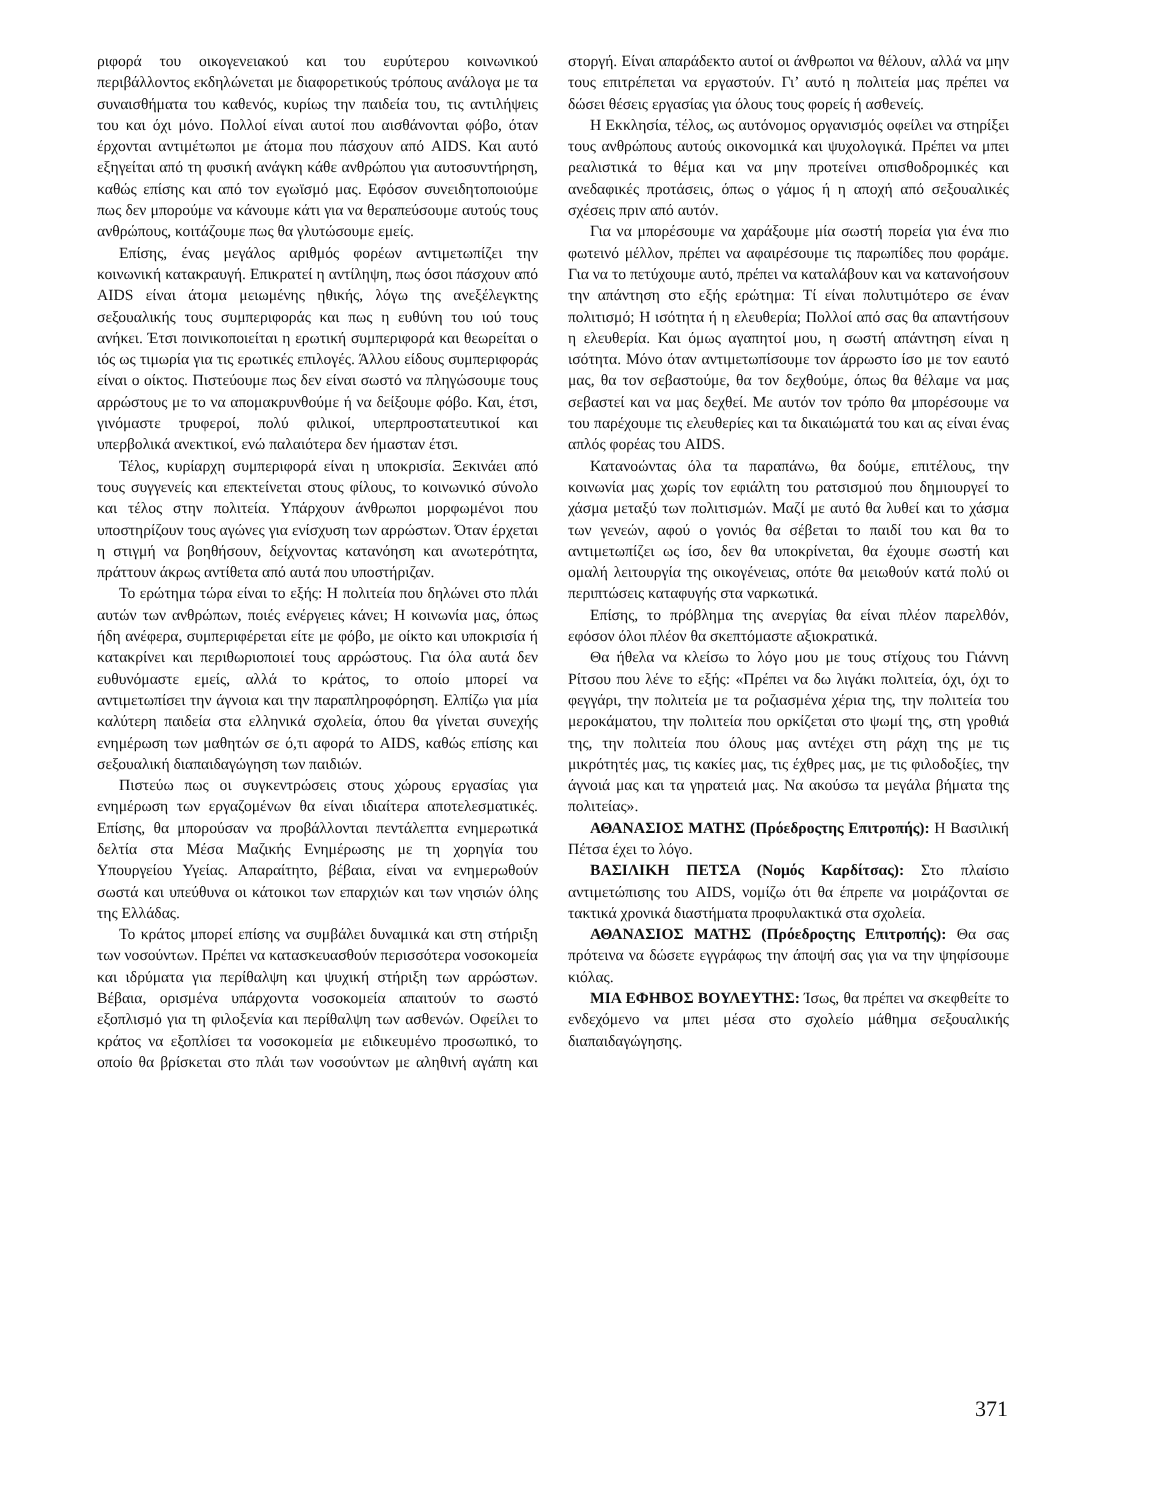ριφορά του οικογενειακού και του ευρύτερου κοινωνικού περιβάλλοντος εκδηλώνεται με διαφορετικούς τρόπους ανάλογα με τα συναισθήματα του καθενός, κυρίως την παιδεία του, τις αντιλήψεις του και όχι μόνο. Πολλοί είναι αυτοί που αισθάνονται φόβο, όταν έρχονται αντιμέτωποι με άτομα που πάσχουν από AIDS. Και αυτό εξηγείται από τη φυσική ανάγκη κάθε ανθρώπου για αυτοσυντήρηση, καθώς επίσης και από τον εγωϊσμό μας. Εφόσον συνειδητοποιούμε πως δεν μπορούμε να κάνουμε κάτι για να θεραπεύσουμε αυτούς τους ανθρώπους, κοιτάζουμε πως θα γλυτώσουμε εμείς.
Επίσης, ένας μεγάλος αριθμός φορέων αντιμετωπίζει την κοινωνική κατακραυγή. Επικρατεί η αντίληψη, πως όσοι πάσχουν από AIDS είναι άτομα μειωμένης ηθικής, λόγω της ανεξέλεγκτης σεξουαλικής τους συμπεριφοράς και πως η ευθύνη του ιού τους ανήκει. Έτσι ποινικοποιείται η ερωτική συμπεριφορά και θεωρείται ο ιός ως τιμωρία για τις ερωτικές επιλογές. Άλλου είδους συμπεριφοράς είναι ο οίκτος. Πιστεύουμε πως δεν είναι σωστό να πληγώσουμε τους αρρώστους με το να απομακρυνθούμε ή να δείξουμε φόβο. Και, έτσι, γινόμαστε τρυφεροί, πολύ φιλικοί, υπερπροστατευτικοί και υπερβολικά ανεκτικοί, ενώ παλαιότερα δεν ήμασταν έτσι.
Τέλος, κυρίαρχη συμπεριφορά είναι η υποκρισία. Ξεκινάει από τους συγγενείς και επεκτείνεται στους φίλους, το κοινωνικό σύνολο και τέλος στην πολιτεία. Υπάρχουν άνθρωποι μορφωμένοι που υποστηρίζουν τους αγώνες για ενίσχυση των αρρώστων. Όταν έρχεται η στιγμή να βοηθήσουν, δείχνοντας κατανόηση και ανωτερότητα, πράττουν άκρως αντίθετα από αυτά που υποστήριζαν.
Το ερώτημα τώρα είναι το εξής: Η πολιτεία που δηλώνει στο πλάι αυτών των ανθρώπων, ποιές ενέργειες κάνει; Η κοινωνία μας, όπως ήδη ανέφερα, συμπεριφέρεται είτε με φόβο, με οίκτο και υποκρισία ή κατακρίνει και περιθωριοποιεί τους αρρώστους. Για όλα αυτά δεν ευθυνόμαστε εμείς, αλλά το κράτος, το οποίο μπορεί να αντιμετωπίσει την άγνοια και την παραπληροφόρηση. Ελπίζω για μία καλύτερη παιδεία στα ελληνικά σχολεία, όπου θα γίνεται συνεχής ενημέρωση των μαθητών σε ό,τι αφορά το AIDS, καθώς επίσης και σεξουαλική διαπαιδαγώγηση των παιδιών.
Πιστεύω πως οι συγκεντρώσεις στους χώρους εργασίας για ενημέρωση των εργαζομένων θα είναι ιδιαίτερα αποτελεσματικές. Επίσης, θα μπορούσαν να προβάλλονται πεντάλεπτα ενημερωτικά δελτία στα Μέσα Μαζικής Ενημέρωσης με τη χορηγία του Υπουργείου Υγείας. Απαραίτητο, βέβαια, είναι να ενημερωθούν σωστά και υπεύθυνα οι κάτοικοι των επαρχιών και των νησιών όλης της Ελλάδας.
Το κράτος μπορεί επίσης να συμβάλει δυναμικά και στη στήριξη των νοσούντων. Πρέπει να κατασκευασθούν περισσότερα νοσοκομεία και ιδρύματα για περίθαλψη και ψυχική στήριξη των αρρώστων. Βέβαια, ορισμένα υπάρχοντα νοσοκομεία απαιτούν το σωστό εξοπλισμό για τη φιλοξενία και περίθαλψη των ασθενών. Οφείλει το κράτος να εξοπλίσει τα νοσοκομεία με ειδικευμένο προσωπικό, το οποίο θα βρίσκεται στο πλάι των νοσούντων με αληθινή αγάπη και στοργή. Είναι απαράδεκτο αυτοί οι άνθρωποι να θέλουν, αλλά να μην τους επιτρέπεται να εργαστούν. Γι’ αυτό η πολιτεία μας πρέπει να δώσει θέσεις εργασίας για όλους τους φορείς ή ασθενείς.
Η Εκκλησία, τέλος, ως αυτόνομος οργανισμός οφείλει να στηρίξει τους ανθρώπους αυτούς οικονομικά και ψυχολογικά. Πρέπει να μπει ρεαλιστικά το θέμα και να μην προτείνει οπισθοδρομικές και ανεδαφικές προτάσεις, όπως ο γάμος ή η αποχή από σεξουαλικές σχέσεις πριν από αυτόν.
Για να μπορέσουμε να χαράξουμε μία σωστή πορεία για ένα πιο φωτεινό μέλλον, πρέπει να αφαιρέσουμε τις παρωπίδες που φοράμε. Για να το πετύχουμε αυτό, πρέπει να καταλάβουν και να κατανοήσουν την απάντηση στο εξής ερώτημα: Τί είναι πολυτιμότερο σε έναν πολιτισμό; Η ισότητα ή η ελευθερία; Πολλοί από σας θα απαντήσουν η ελευθερία. Και όμως αγαπητοί μου, η σωστή απάντηση είναι η ισότητα. Μόνο όταν αντιμετωπίσουμε τον άρρωστο ίσο με τον εαυτό μας, θα τον σεβαστούμε, θα τον δεχθούμε, όπως θα θέλαμε να μας σεβαστεί και να μας δεχθεί. Με αυτόν τον τρόπο θα μπορέσουμε να του παρέχουμε τις ελευθερίες και τα δικαιώματά του και ας είναι ένας απλός φορέας του AIDS.
Κατανοώντας όλα τα παραπάνω, θα δούμε, επιτέλους, την κοινωνία μας χωρίς τον εφιάλτη του ρατσισμού που δημιουργεί το χάσμα μεταξύ των πολιτισμών. Μαζί με αυτό θα λυθεί και το χάσμα των γενεών, αφού ο γονιός θα σέβεται το παιδί του και θα το αντιμετωπίζει ως ίσο, δεν θα υποκρίνεται, θα έχουμε σωστή και ομαλή λειτουργία της οικογένειας, οπότε θα μειωθούν κατά πολύ οι περιπτώσεις καταφυγής στα ναρκωτικά.
Επίσης, το πρόβλημα της ανεργίας θα είναι πλέον παρελθόν, εφόσον όλοι πλέον θα σκεπτόμαστε αξιοκρατικά.
Θα ήθελα να κλείσω το λόγο μου με τους στίχους του Γιάννη Ρίτσου που λένε το εξής: «Πρέπει να δω λιγάκι πολιτεία, όχι, όχι το φεγγάρι, την πολιτεία με τα ροζιασμένα χέρια της, την πολιτεία του μεροκάματου, την πολιτεία που ορκίζεται στο ψωμί της, στη γροθιά της, την πολιτεία που όλους μας αντέχει στη ράχη της με τις μικρότητές μας, τις κακίες μας, τις έχθρες μας, με τις φιλοδοξίες, την άγνοιά μας και τα γηρατειά μας. Να ακούσω τα μεγάλα βήματα της πολιτείας».
ΑΘΑΝΑΣΙΟΣ ΜΑΤΗΣ (Πρόεδροςτης Επιτροπής): Η Βασιλική Πέτσα έχει το λόγο.
ΒΑΣΙΛΙΚΗ ΠΕΤΣΑ (Νομός Καρδίτσας): Στο πλαίσιο αντιμετώπισης του AIDS, νομίζω ότι θα έπρεπε να μοιράζονται σε τακτικά χρονικά διαστήματα προφυλακτικά στα σχολεία.
ΑΘΑΝΑΣΙΟΣ ΜΑΤΗΣ (Πρόεδροςτης Επιτροπής): Θα σας πρότεινα να δώσετε εγγράφως την άποψή σας για να την ψηφίσουμε κιόλας.
ΜΙΑ ΕΦΗΒΟΣ ΒΟΥΛΕΥΤΗΣ: Ίσως, θα πρέπει να σκεφθείτε το ενδεχόμενο να μπει μέσα στο σχολείο μάθημα σεξουαλικής διαπαιδαγώγησης.
371